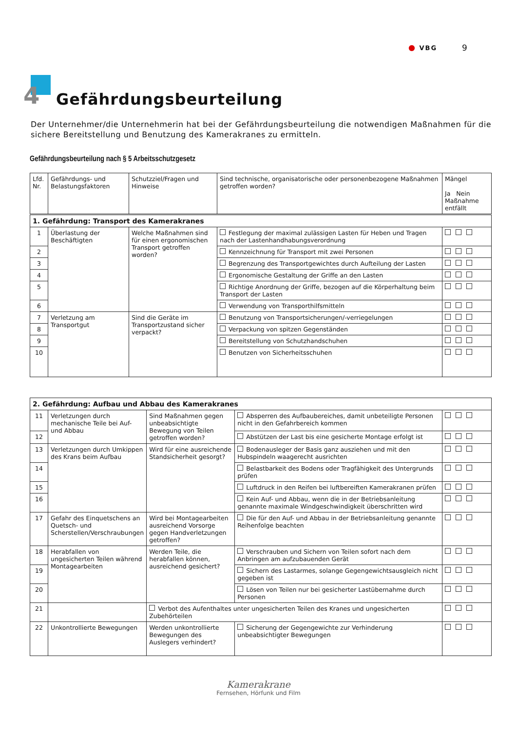● VBG 9
4 Gefährdungsbeurteilung
Der Unternehmer/die Unternehmerin hat bei der Gefährdungsbeurteilung die notwendigen Maßnahmen für die sichere Bereitstellung und Benutzung des Kamerakranes zu ermitteln.
Gefährdungsbeurteilung nach § 5 Arbeitsschutzgesetz
| Lfd. Nr. | Gefährdungs- und Belastungsfaktoren | Schutzziel/Fragen und Hinweise | Sind technische, organisatorische oder personenbezogene Maßnahmen getroffen worden? | Mängel Ja Nein Maßnahme entfällt |
| --- | --- | --- | --- | --- |
| 1. Gefährdung: Transport des Kamerakranes | | | | |
| 1 | Überlastung der Beschäftigten | Welche Maßnahmen sind für einen ergonomischen Transport getroffen worden? | Festlegung der maximal zulässigen Lasten für Heben und Tragen nach der Lastenhandhabungsverordnung | |
| 2 | | | Kennzeichnung für Transport mit zwei Personen | |
| 3 | | | Begrenzung des Transportgewichtes durch Aufteilung der Lasten | |
| 4 | | | Ergonomische Gestaltung der Griffe an den Lasten | |
| 5 | | | Richtige Anordnung der Griffe, bezogen auf die Körperhaltung beim Transport der Lasten | |
| 6 | | | Verwendung von Transporthilfsmitteln | |
| 7 | Verletzung am Transportgut | Sind die Geräte im Transportzustand sicher verpackt? | Benutzung von Transportsicherungen/-verriegelungen | |
| 8 | | | Verpackung von spitzen Gegenständen | |
| 9 | | | Bereitstellung von Schutzhandschuhen | |
| 10 | | | Benutzen von Sicherheitsschuhen | |
| 2. Gefährdung: Aufbau und Abbau des Kamerakranes | | | | |
| 11 | Verletzungen durch mechanische Teile bei Auf- und Abbau | Sind Maßnahmen gegen unbeabsichtigte Bewegung von Teilen getroffen worden? | Absperren des Aufbaubereiches, damit unbeteiligte Personen nicht in den Gefahrbereich kommen | |
| 12 | | | Abstützen der Last bis eine gesicherte Montage erfolgt ist | |
| 13 | Verletzungen durch Umkippen des Krans beim Aufbau | Wird für eine ausreichende Standsicherheit gesorgt? | Bodenausleger der Basis ganz ausziehen und mit den Hubspindeln waagerecht ausrichten | |
| 14 | | | Belastbarkeit des Bodens oder Tragfähigkeit des Untergrunds prüfen | |
| 15 | | | Luftdruck in den Reifen bei luftbereiften Kamerakranen prüfen | |
| 16 | | | Kein Auf- und Abbau, wenn die in der Betriebsanleitung genannte maximale Windgeschwindigkeit überschritten wird | |
| 17 | Gefahr des Einquetschens an Quetsch- und Scherstellen/Verschraubungen | Wird bei Montagearbeiten ausreichend Vorsorge gegen Handverletzungen getroffen? | Die für den Auf- und Abbau in der Betriebsanleitung genannte Reihenfolge beachten | |
| 18 | Herabfallen von ungesicherten Teilen während Montagearbeiten | Werden Teile, die herabfallen können, ausreichend gesichert? | Verschrauben und Sichern von Teilen sofort nach dem Anbringen am aufzubauenden Gerät | |
| 19 | | | Sichern des Lastarmes, solange Gegengewichtsausgleich nicht gegeben ist | |
| 20 | | | Lösen von Teilen nur bei gesicherter Lastübernahme durch Personen | |
| 21 | | Verbot des Aufenthaltes unter ungesicherten Teilen des Kranes und ungesicherten Zubehörteilen | | |
| 22 | Unkontrollierte Bewegungen | Werden unkontrollierte Bewegungen des Auslegers verhindert? | Sicherung der Gegengewichte zur Verhinderung unbeabsichtigter Bewegungen | |
Kamerakrane
Fernsehen, Hörfunk und Film